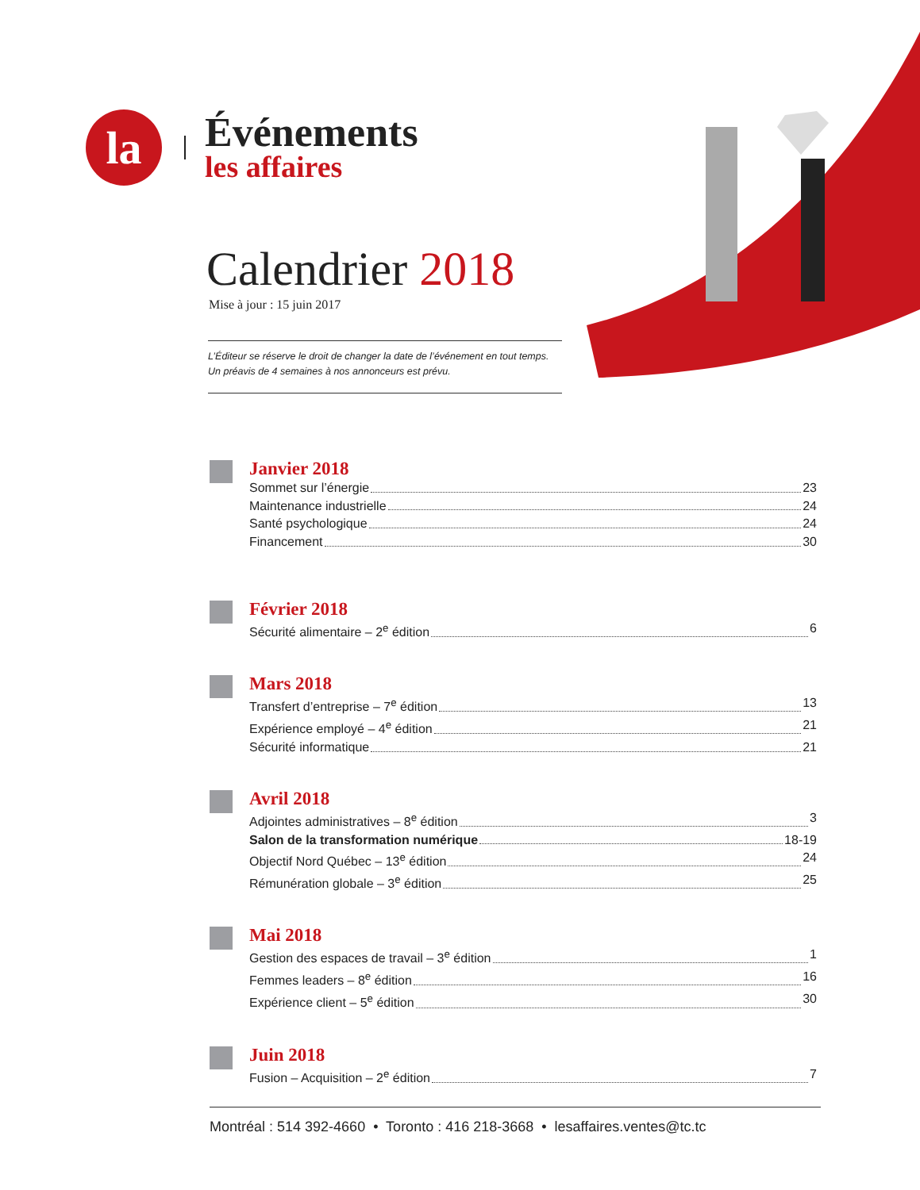la
Événements
les affaires
Calendrier 2018
Mise à jour : 15 juin 2017
L’Éditeur se réserve le droit de changer la date de l’événement en tout temps.
Un préavis de 4 semaines à nos annonceurs est prévu.
Janvier 2018
Sommet sur l’énergie 23
Maintenance industrielle 24
Santé psychologique 24
Financement 30
Février 2018
Sécurité alimentaire – 2<sup>e</sup> édition 6
Mars 2018
Transfert d’entreprise – 7<sup>e</sup> édition 13
Expérience employé – 4<sup>e</sup> édition 21
Sécurité informatique 21
Avril 2018
Adjointes administratives – 8<sup>e</sup> édition 3
Salon de la transformation numérique 18-19
Objectif Nord Québec – 13<sup>e</sup> édition 24
Rémunération globale – 3<sup>e</sup> édition 25
Mai 2018
Gestion des espaces de travail – 3<sup>e</sup> édition 1
Femmes leaders – 8<sup>e</sup> édition 16
Expérience client – 5<sup>e</sup> édition 30
Juin 2018
Fusion – Acquisition – 2<sup>e</sup> édition 7
Montréal : 514 392-4660 • Toronto : 416 218-3668 • lesaffaires.ventes@tc.tc